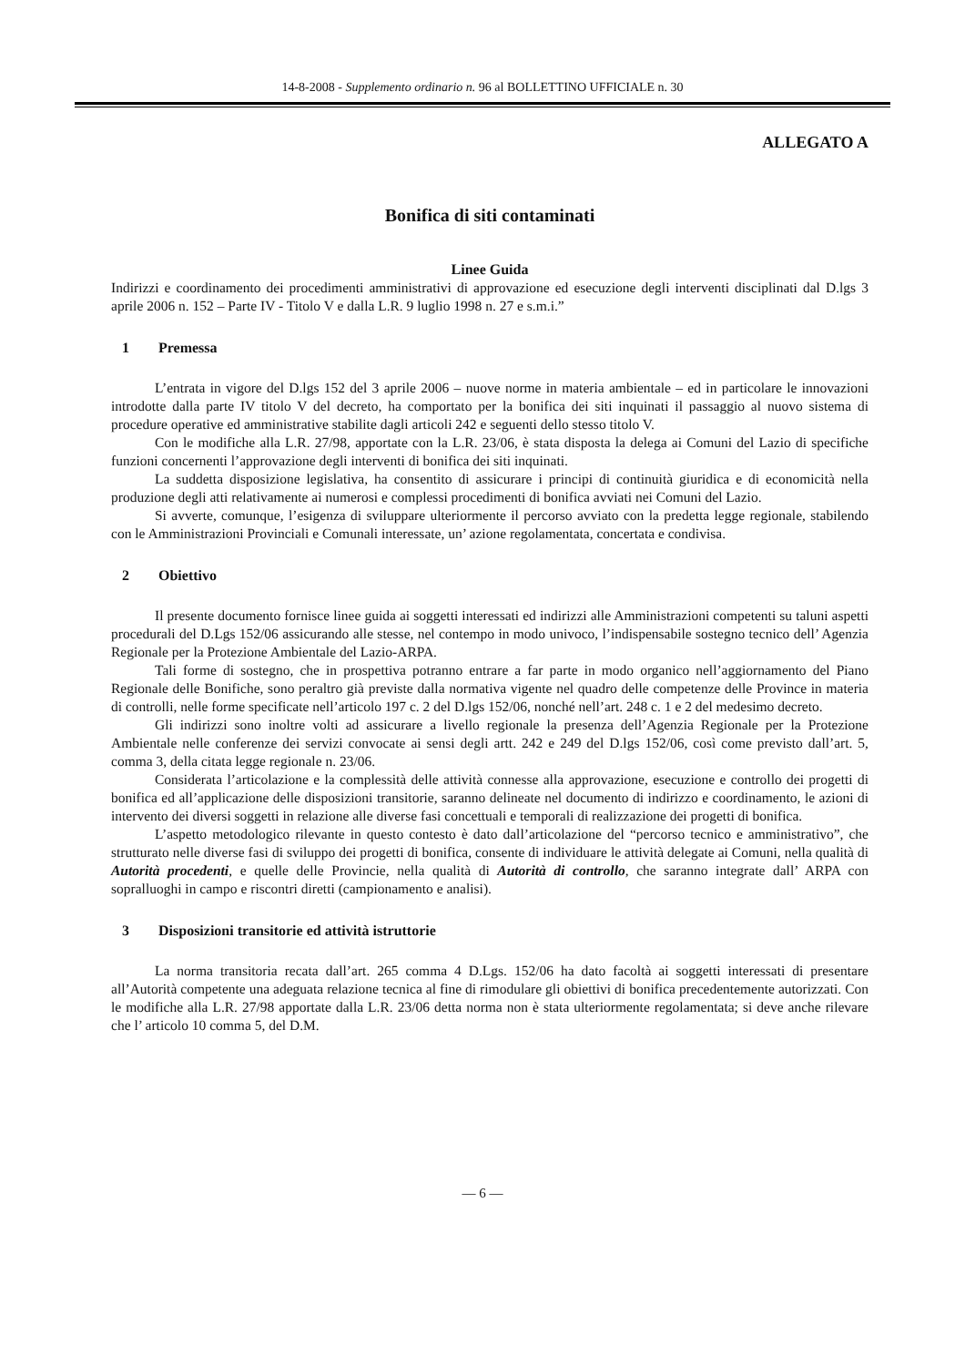14-8-2008 - Supplemento ordinario n. 96 al BOLLETTINO UFFICIALE n. 30
ALLEGATO A
Bonifica di siti contaminati
Linee Guida
Indirizzi e coordinamento dei procedimenti amministrativi di approvazione ed esecuzione degli interventi disciplinati dal D.lgs 3 aprile 2006 n. 152 – Parte IV - Titolo V e dalla L.R. 9 luglio 1998 n. 27 e s.m.i.”
1 Premessa
L’entrata in vigore del D.lgs 152 del 3 aprile 2006 – nuove norme in materia ambientale – ed in particolare le innovazioni introdotte dalla parte IV titolo V del decreto, ha comportato per la bonifica dei siti inquinati il passaggio al nuovo sistema di procedure operative ed amministrative stabilite dagli articoli 242 e seguenti dello stesso titolo V.
Con le modifiche alla L.R. 27/98, apportate con la L.R. 23/06, è stata disposta la delega ai Comuni del Lazio di specifiche funzioni concernenti l’approvazione degli interventi di bonifica dei siti inquinati.
La suddetta disposizione legislativa, ha consentito di assicurare i principi di continuità giuridica e di economicità nella produzione degli atti relativamente ai numerosi e complessi procedimenti di bonifica avviati nei Comuni del Lazio.
Si avverte, comunque, l’esigenza di sviluppare ulteriormente il percorso avviato con la predetta legge regionale, stabilendo con le Amministrazioni Provinciali e Comunali interessate, un’ azione regolamentata, concertata e condivisa.
2 Obiettivo
Il presente documento fornisce linee guida ai soggetti interessati ed indirizzi alle Amministrazioni competenti su taluni aspetti procedurali del D.Lgs 152/06 assicurando alle stesse, nel contempo in modo univoco, l’indispensabile sostegno tecnico dell’ Agenzia Regionale per la Protezione Ambientale del Lazio-ARPA.
Tali forme di sostegno, che in prospettiva potranno entrare a far parte in modo organico nell’aggiornamento del Piano Regionale delle Bonifiche, sono peraltro già previste dalla normativa vigente nel quadro delle competenze delle Province in materia di controlli, nelle forme specificate nell’articolo 197 c. 2 del D.lgs 152/06, nonché nell’art. 248 c. 1 e 2 del medesimo decreto.
Gli indirizzi sono inoltre volti ad assicurare a livello regionale la presenza dell’Agenzia Regionale per la Protezione Ambientale nelle conferenze dei servizi convocate ai sensi degli artt. 242 e 249 del D.lgs 152/06, così come previsto dall’art. 5, comma 3, della citata legge regionale n. 23/06.
Considerata l’articolazione e la complessità delle attività connesse alla approvazione, esecuzione e controllo dei progetti di bonifica ed all’applicazione delle disposizioni transitorie, saranno delineate nel documento di indirizzo e coordinamento, le azioni di intervento dei diversi soggetti in relazione alle diverse fasi concettuali e temporali di realizzazione dei progetti di bonifica.
L’aspetto metodologico rilevante in questo contesto è dato dall’articolazione del “percorso tecnico e amministrativo”, che strutturato nelle diverse fasi di sviluppo dei progetti di bonifica, consente di individuare le attività delegate ai Comuni, nella qualità di Autorità procedenti, e quelle delle Provincie, nella qualità di Autorità di controllo, che saranno integrate dall’ ARPA con sopralluoghi in campo e riscontri diretti (campionamento e analisi).
3 Disposizioni transitorie ed attività istruttorie
La norma transitoria recata dall’art. 265 comma 4 D.Lgs. 152/06 ha dato facoltà ai soggetti interessati di presentare all’Autorità competente una adeguata relazione tecnica al fine di rimodulare gli obiettivi di bonifica precedentemente autorizzati. Con le modifiche alla L.R. 27/98 apportate dalla L.R. 23/06 detta norma non è stata ulteriormente regolamentata; si deve anche rilevare che l’ articolo 10 comma 5, del D.M.
— 6 —